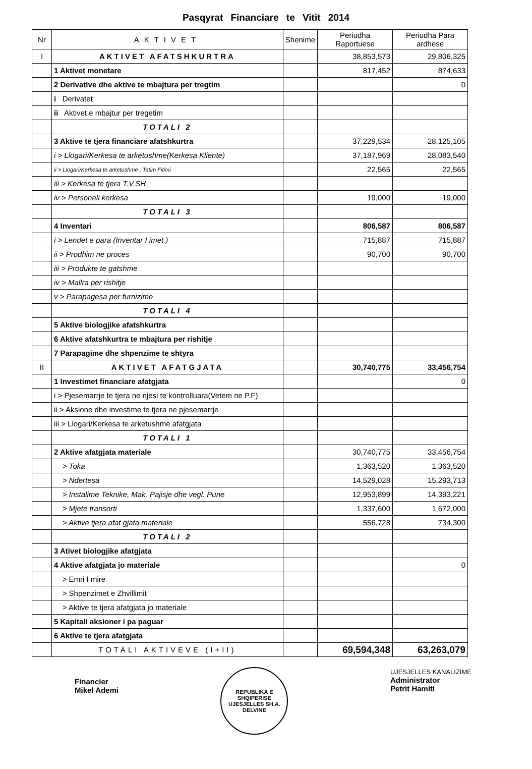Pasqyrat Financiare te Vitit 2014
| Nr | AKTIVET | Shenime | Periudha Raportuese | Periudha Para ardhese |
| --- | --- | --- | --- | --- |
| I | AKTIVET AFATSHKURTRA | | 38,853,573 | 29,806,325 |
| | 1 Aktivet monetare | | 817,452 | 874,633 |
| | 2 Derivative dhe aktive te mbajtura per tregtim | | | 0 |
| | i Derivatet | | | |
| | ii Aktivet e mbajtur per tregetim | | | |
| | TOTALI 2 | | | |
| | 3 Aktive te tjera financiare afatshkurtra | | 37,229,534 | 28,125,105 |
| | i > Llogari/Kerkesa te arketushme(Kerkesa Kliente) | | 37,187,969 | 28,083,540 |
| | ii > Llogari/Kerkesa te arketushme , Tatim Fitimi | | 22,565 | 22,565 |
| | iii > Kerkesa te tjera T.V.SH | | | |
| | iv > Personeli kerkesa | | 19,000 | 19,000 |
| | TOTALI 3 | | | |
| | 4 Inventari | | 806,587 | 806,587 |
| | i > Lendet e para (Inventar I imet ) | | 715,887 | 715,887 |
| | ii > Prodhim ne proces | | 90,700 | 90,700 |
| | iii > Produkte te gatshme | | | |
| | iv > Mallra per rishitje | | | |
| | v > Parapagesa per furnizime | | | |
| | TOTALI 4 | | | |
| | 5 Aktive biologjike afatshkurtra | | | |
| | 6 Aktive afatshkurtra te mbajtura per rishitje | | | |
| | 7 Parapagime dhe shpenzime te shtyra | | | |
| II | AKTIVET AFATGJATA | | 30,740,775 | 33,456,754 |
| | 1 Investimet financiare afatgjata | | | 0 |
| | i > Pjesemarrje te tjera ne njesi te kontrolluara(Vetem ne P.F) | | | |
| | ii > Aksione dhe investime te tjera ne pjesemarrje | | | |
| | iii > Llogari/Kerkesa te arketushme afatgjata | | | |
| | TOTALI 1 | | | |
| | 2 Aktive afatgjata materiale | | 30,740,775 | 33,456,754 |
| | > Toka | | 1,363,520 | 1,363,520 |
| | > Ndertesa | | 14,529,028 | 15,293,713 |
| | > Instalime Teknike, Mak. Pajisje dhe vegl. Pune | | 12,953,899 | 14,393,221 |
| | > Mjete transorti | | 1,337,600 | 1,672,000 |
| | > Aktive tjera afat gjata materiale | | 556,728 | 734,300 |
| | TOTALI 2 | | | |
| | 3 Ativet biologjike afatgjata | | | |
| | 4 Aktive afatgjata jo materiale | | | 0 |
| | > Emri I mire | | | |
| | > Shpenzimet e Zhvillimit | | | |
| | > Aktive te tjera afatgjata jo materiale | | | |
| | 5 Kapitali aksioner i pa paguar | | | |
| | 6 Aktive te tjera afatgjata | | | |
| | TOTALI AKTIVEVE (I+II) | | 69,594,348 | 63,263,079 |
Financier
Mikel Ademi
REPUBLIKA E SHQIPERISE
UJESJELLES SH.A. DELVINE
UJESJELLES KANALIZIME
Administrator
Petrit Hamiti